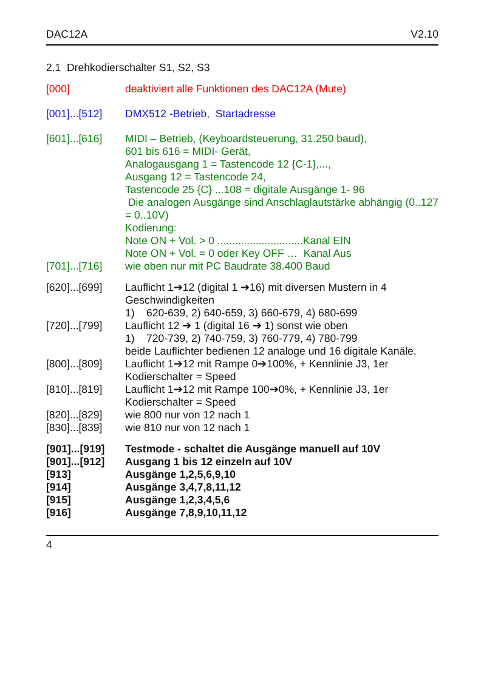DAC12A V2.10
2.1 Drehkodierschalter S1, S2, S3
[000] deaktiviert alle Funktionen des DAC12A (Mute)
[001]...[512]
DMX512 -Betrieb, Startadresse
[601]...[616]
MIDI – Betrieb, (Keyboardsteuerung, 31.250 baud),
601 bis 616 = MIDI- Gerät,
Analogausgang 1 = Tastencode 12 {C-1},...,
Ausgang 12 = Tastencode 24,
Tastencode 25 {C} ...108 = digitale Ausgänge 1- 96
Die analogen Ausgänge sind Anschlaglautstärke abhängig (0..127 = 0..10V)
Kodierung:
Note ON + Vol. > 0 .............................Kanal EIN
Note ON + Vol. = 0 oder Key OFF … Kanal Aus
[701]...[716]
wie oben nur mit PC Baudrate 38.400 Baud
[620]...[699]
Lauflicht 1➔12 (digital 1 ➔16) mit diversen Mustern in 4 Geschwindigkeiten
1) 620-639, 2) 640-659, 3) 660-679, 4) 680-699
[720]...[799]
Lauflicht 12 ➔ 1 (digital 16 ➔ 1) sonst wie oben
1) 720-739, 2) 740-759, 3) 760-779, 4) 780-799
beide Lauflichter bedienen 12 analoge und 16 digitale Kanäle.
[800]...[809]
Lauflicht 1➔12 mit Rampe 0➔100%, + Kennlinie J3, 1er Kodierschalter = Speed
[810]...[819]
Lauflicht 1➔12 mit Rampe 100➔0%, + Kennlinie J3, 1er Kodierschalter = Speed
[820]...[829]
wie 800 nur von 12 nach 1
[830]...[839]
wie 810 nur von 12 nach 1
[901]...[919]
Testmode - schaltet die Ausgänge manuell auf 10V
[901]...[912]
Ausgang 1 bis 12 einzeln auf 10V
[913] Ausgänge 1,2,5,6,9,10
[914] Ausgänge 3,4,7,8,11,12
[915] Ausgänge 1,2,3,4,5,6
[916] Ausgänge 7,8,9,10,11,12
4